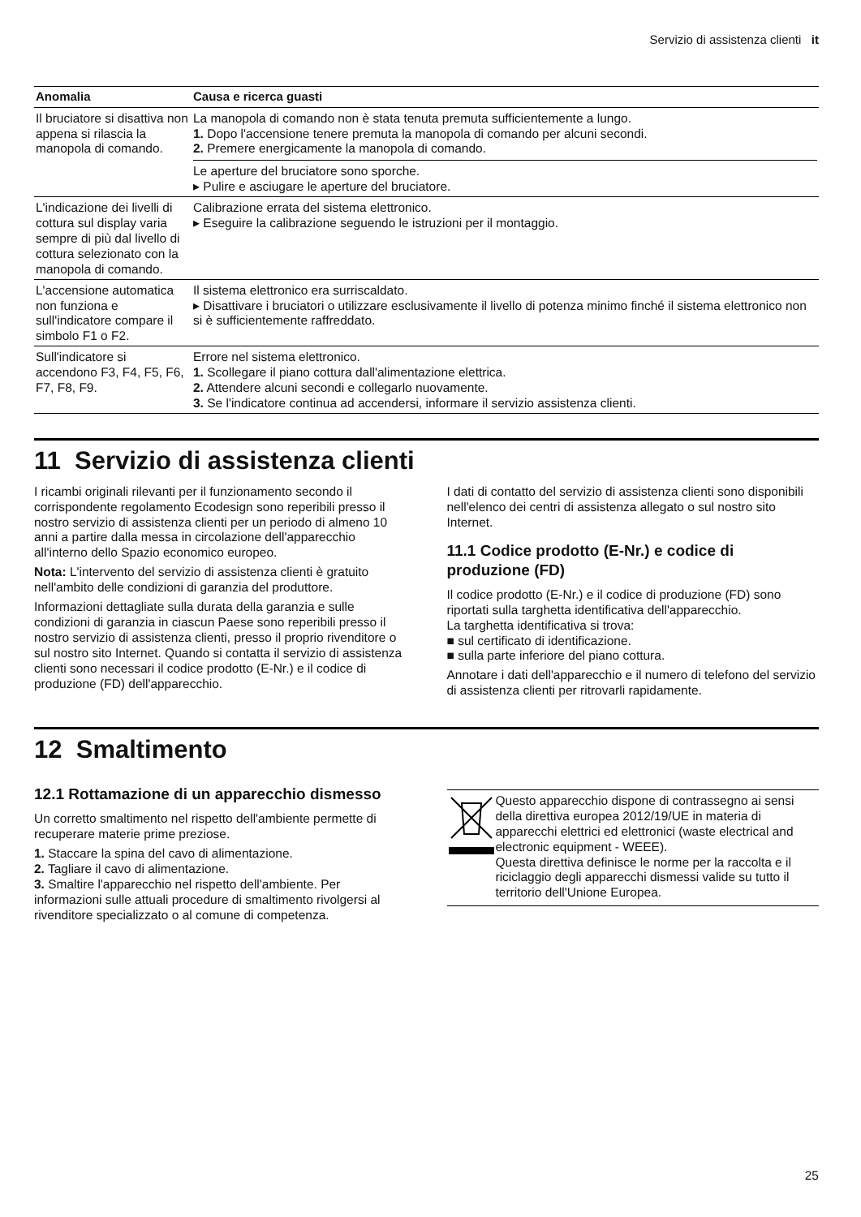Servizio di assistenza clienti it
| Anomalia | Causa e ricerca guasti |
| --- | --- |
| Il bruciatore si disattiva non appena si rilascia la manopola di comando. | La manopola di comando non è stata tenuta premuta sufficientemente a lungo. 1. Dopo l'accensione tenere premuta la manopola di comando per alcuni secondi. 2. Premere energicamente la manopola di comando. Le aperture del bruciatore sono sporche. ▸ Pulire e asciugare le aperture del bruciatore. |
| L'indicazione dei livelli di cottura sul display varia sempre di più dal livello di cottura selezionato con la manopola di comando. | Calibrazione errata del sistema elettronico. ▸ Eseguire la calibrazione seguendo le istruzioni per il montaggio. |
| L'accensione automatica non funziona e sull'indicatore compare il simbolo F1 o F2. | Il sistema elettronico era surriscaldato. ▸ Disattivare i bruciatori o utilizzare esclusivamente il livello di potenza minimo finché il sistema elettronico non si è sufficientemente raffreddato. |
| Sull'indicatore si accendono F3, F4, F5, F6, F7, F8, F9. | Errore nel sistema elettronico. 1. Scollegare il piano cottura dall'alimentazione elettrica. 2. Attendere alcuni secondi e collegarlo nuovamente. 3. Se l'indicatore continua ad accendersi, informare il servizio assistenza clienti. |
11 Servizio di assistenza clienti
I ricambi originali rilevanti per il funzionamento secondo il corrispondente regolamento Ecodesign sono reperibili presso il nostro servizio di assistenza clienti per un periodo di almeno 10 anni a partire dalla messa in circolazione dell'apparecchio all'interno dello Spazio economico europeo.
Nota: L'intervento del servizio di assistenza clienti è gratuito nell'ambito delle condizioni di garanzia del produttore.
Informazioni dettagliate sulla durata della garanzia e sulle condizioni di garanzia in ciascun Paese sono reperibili presso il nostro servizio di assistenza clienti, presso il proprio rivenditore o sul nostro sito Internet. Quando si contatta il servizio di assistenza clienti sono necessari il codice prodotto (E-Nr.) e il codice di produzione (FD) dell'apparecchio.
I dati di contatto del servizio di assistenza clienti sono disponibili nell'elenco dei centri di assistenza allegato o sul nostro sito Internet.
11.1 Codice prodotto (E-Nr.) e codice di produzione (FD)
Il codice prodotto (E-Nr.) e il codice di produzione (FD) sono riportati sulla targhetta identificativa dell'apparecchio.
La targhetta identificativa si trova:
■ sul certificato di identificazione.
■ sulla parte inferiore del piano cottura.
Annotare i dati dell'apparecchio e il numero di telefono del servizio di assistenza clienti per ritrovarli rapidamente.
12 Smaltimento
12.1 Rottamazione di un apparecchio dismesso
Un corretto smaltimento nel rispetto dell'ambiente permette di recuperare materie prime preziose.
1. Staccare la spina del cavo di alimentazione.
2. Tagliare il cavo di alimentazione.
3. Smaltire l'apparecchio nel rispetto dell'ambiente. Per informazioni sulle attuali procedure di smaltimento rivolgersi al rivenditore specializzato o al comune di competenza.
Questo apparecchio dispone di contrassegno ai sensi della direttiva europea 2012/19/UE in materia di apparecchi elettrici ed elettronici (waste electrical and electronic equipment - WEEE).
Questa direttiva definisce le norme per la raccolta e il riciclaggio degli apparecchi dismessi valide su tutto il territorio dell'Unione Europea.
25